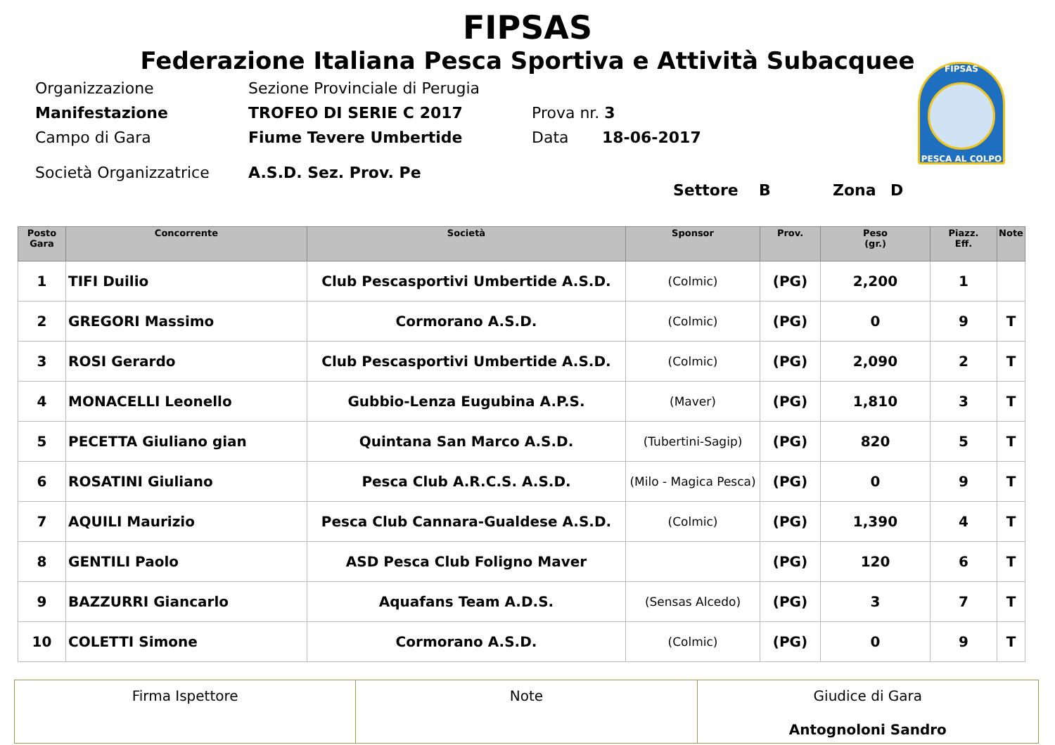FIPSAS
Federazione Italiana Pesca Sportiva e Attività Subacquee
Organizzazione Sezione Provinciale di Perugia
Manifestazione TROFEO DI SERIE C 2017 Prova nr. 3
Campo di Gara Fiume Tevere Umbertide Data 18-06-2017
Società Organizzatrice A.S.D. Sez. Prov. Pe
Settore B Zona D
FIPSAS
PESCA AL COLPO
| Posto Gara | Concorrente | Società | Sponsor | Prov. | Peso (gr.) | Piazz. Eff. | Note |
| --- | --- | --- | --- | --- | --- | --- | --- |
| 1 | TIFI Duilio | Club Pescasportivi Umbertide A.S.D. | (Colmic) | (PG) | 2,200 | 1 | |
| 2 | GREGORI Massimo | Cormorano A.S.D. | (Colmic) | (PG) | 0 | 9 | T |
| 3 | ROSI Gerardo | Club Pescasportivi Umbertide A.S.D. | (Colmic) | (PG) | 2,090 | 2 | T |
| 4 | MONACELLI Leonello | Gubbio-Lenza Eugubina A.P.S. | (Maver) | (PG) | 1,810 | 3 | T |
| 5 | PECETTA Giuliano gian | Quintana San Marco A.S.D. | (Tubertini-Sagip) | (PG) | 820 | 5 | T |
| 6 | ROSATINI Giuliano | Pesca Club A.R.C.S. A.S.D. | (Milo - Magica Pesca) | (PG) | 0 | 9 | T |
| 7 | AQUILI Maurizio | Pesca Club Cannara-Gualdese A.S.D. | (Colmic) | (PG) | 1,390 | 4 | T |
| 8 | GENTILI Paolo | ASD Pesca Club Foligno Maver | | (PG) | 120 | 6 | T |
| 9 | BAZZURRI Giancarlo | Aquafans Team A.D.S. | (Sensas Alcedo) | (PG) | 3 | 7 | T |
| 10 | COLETTI Simone | Cormorano A.S.D. | (Colmic) | (PG) | 0 | 9 | T |
| Firma Ispettore | Note | Giudice di Gara Antognoloni Sandro |